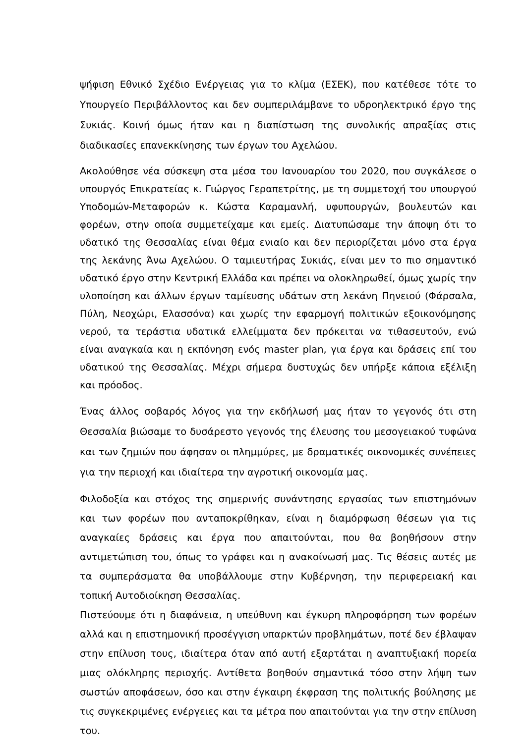ψήφιση Εθνικό Σχέδιο Ενέργειας για το κλίμα (ΕΣΕΚ), που κατέθεσε τότε το Υπουργείο Περιβάλλοντος και δεν συμπεριλάμβανε το υδροηλεκτρικό έργο της Συκιάς. Κοινή όμως ήταν και η διαπίστωση της συνολικής απραξίας στις διαδικασίες επανεκκίνησης των έργων του Αχελώου.
Ακολούθησε νέα σύσκεψη στα μέσα του Ιανουαρίου του 2020, που συγκάλεσε ο υπουργός Επικρατείας κ. Γιώργος Γεραπετρίτης, με τη συμμετοχή του υπουργού Υποδομών-Μεταφορών κ. Κώστα Καραμανλή, υφυπουργών, βουλευτών και φορέων, στην οποία συμμετείχαμε και εμείς. Διατυπώσαμε την άποψη ότι το υδατικό της Θεσσαλίας είναι θέμα ενιαίο και δεν περιορίζεται μόνο στα έργα της λεκάνης Άνω Αχελώου. Ο ταμιευτήρας Συκιάς, είναι μεν το πιο σημαντικό υδατικό έργο στην Κεντρική Ελλάδα και πρέπει να ολοκληρωθεί, όμως χωρίς την υλοποίηση και άλλων έργων ταμίευσης υδάτων στη λεκάνη Πηνειού (Φάρσαλα, Πύλη, Νεοχώρι, Ελασσόνα) και χωρίς την εφαρμογή πολιτικών εξοικονόμησης νερού, τα τεράστια υδατικά ελλείμματα δεν πρόκειται να τιθασευτούν, ενώ είναι αναγκαία και η εκπόνηση ενός master plan, για έργα και δράσεις επί του υδατικού της Θεσσαλίας. Μέχρι σήμερα δυστυχώς δεν υπήρξε κάποια εξέλιξη και πρόοδος.
Ένας άλλος σοβαρός λόγος για την εκδήλωσή μας ήταν το γεγονός ότι στη Θεσσαλία βιώσαμε το δυσάρεστο γεγονός της έλευσης του μεσογειακού τυφώνα και των ζημιών που άφησαν οι πλημμύρες, με δραματικές οικονομικές συνέπειες για την περιοχή και ιδιαίτερα την αγροτική οικονομία μας.
Φιλοδοξία και στόχος της σημερινής συνάντησης εργασίας των επιστημόνων και των φορέων που ανταποκρίθηκαν, είναι η διαμόρφωση θέσεων για τις αναγκαίες δράσεις και έργα που απαιτούνται, που θα βοηθήσουν στην αντιμετώπιση του, όπως το γράφει και η ανακοίνωσή μας. Τις θέσεις αυτές με τα συμπεράσματα θα υποβάλλουμε στην Κυβέρνηση, την περιφερειακή και τοπική Αυτοδιοίκηση Θεσσαλίας.
Πιστεύουμε ότι η διαφάνεια, η υπεύθυνη και έγκυρη πληροφόρηση των φορέων αλλά και η επιστημονική προσέγγιση υπαρκτών προβλημάτων, ποτέ δεν έβλαψαν στην επίλυση τους, ιδιαίτερα όταν από αυτή εξαρτάται η αναπτυξιακή πορεία μιας ολόκληρης περιοχής. Αντίθετα βοηθούν σημαντικά τόσο στην λήψη των σωστών αποφάσεων, όσο και στην έγκαιρη έκφραση της πολιτικής βούλησης με τις συγκεκριμένες ενέργειες και τα μέτρα που απαιτούνται για την στην επίλυση του.